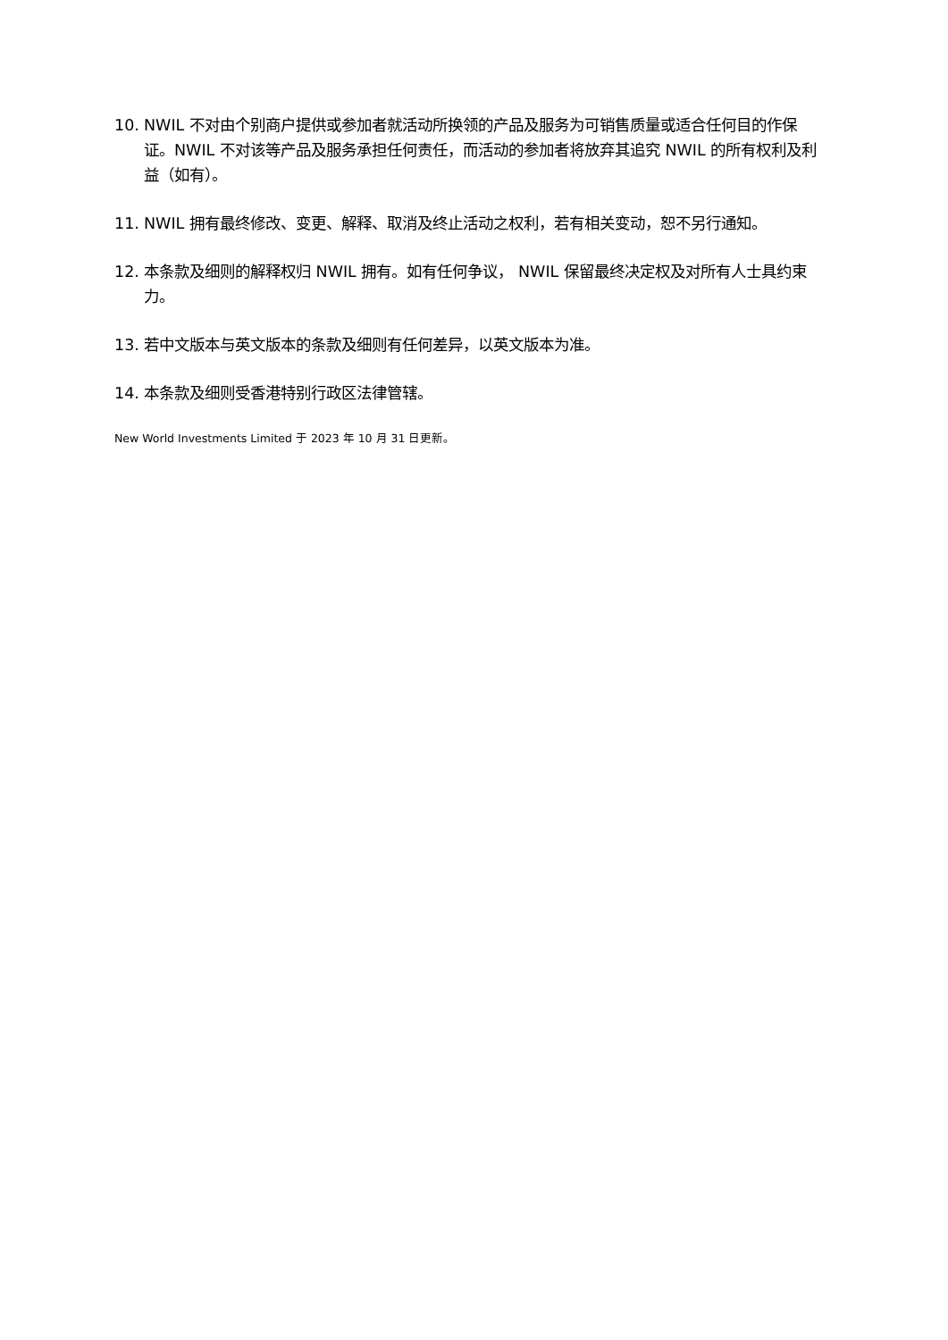10. NWIL 不对由个别商户提供或参加者就活动所换领的产品及服务为可销售质量或适合任何目的作保证。NWIL 不对该等产品及服务承担任何责任，而活动的参加者将放弃其追究 NWIL 的所有权利及利益（如有）。
11. NWIL 拥有最终修改、变更、解释、取消及终止活动之权利，若有相关变动，恕不另行通知。
12. 本条款及细则的解释权归 NWIL 拥有。如有任何争议， NWIL 保留最终决定权及对所有人士具约束力。
13. 若中文版本与英文版本的条款及细则有任何差异，以英文版本为准。
14. 本条款及细则受香港特别行政区法律管辖。
New World Investments Limited 于 2023 年 10 月 31 日更新。